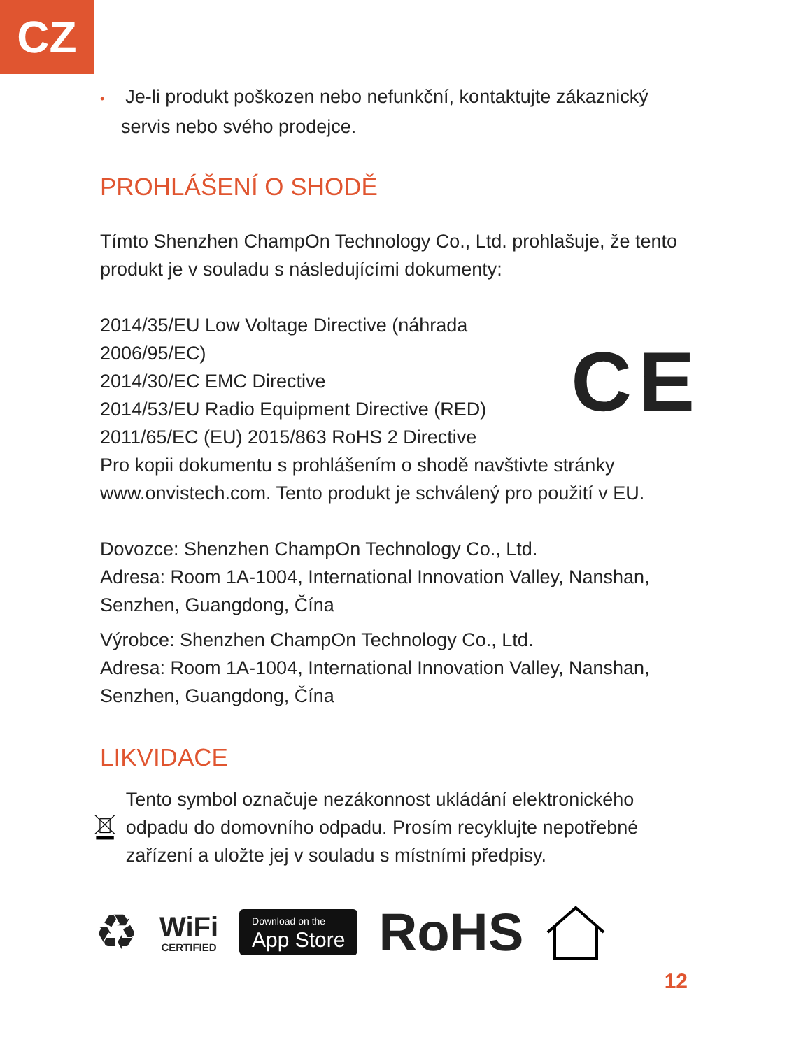CZ
• Je-li produkt poškozen nebo nefunkční, kontaktujte zákaznický servis nebo svého prodejce.
PROHLÁŠENÍ O SHODĚ
Tímto Shenzhen ChampOn Technology Co., Ltd. prohlašuje, že tento produkt je v souladu s následujícími dokumenty:
2014/35/EU Low Voltage Directive (náhrada 2006/95/EC)
2014/30/EC EMC Directive
2014/53/EU Radio Equipment Directive (RED)
2011/65/EC (EU) 2015/863 RoHS 2 Directive
CE
Pro kopii dokumentu s prohlášením o shodě navštivte stránky www.onvistech.com. Tento produkt je schválený pro použití v EU.
Dovozce: Shenzhen ChampOn Technology Co., Ltd.
Adresa: Room 1A-1004, International Innovation Valley, Nanshan, Senzhen, Guangdong, Čína
Výrobce: Shenzhen ChampOn Technology Co., Ltd.
Adresa: Room 1A-1004, International Innovation Valley, Nanshan, Senzhen, Guangdong, Čína
LIKVIDACE
Tento symbol označuje nezákonnost ukládání elektronického odpadu do domovního odpadu. Prosím recyklujte nepotřebné zařízení a uložte jej v souladu s místními předpisy.
♻
WiFi
CERTIFIED
Download on the
App Store
RoHS
12